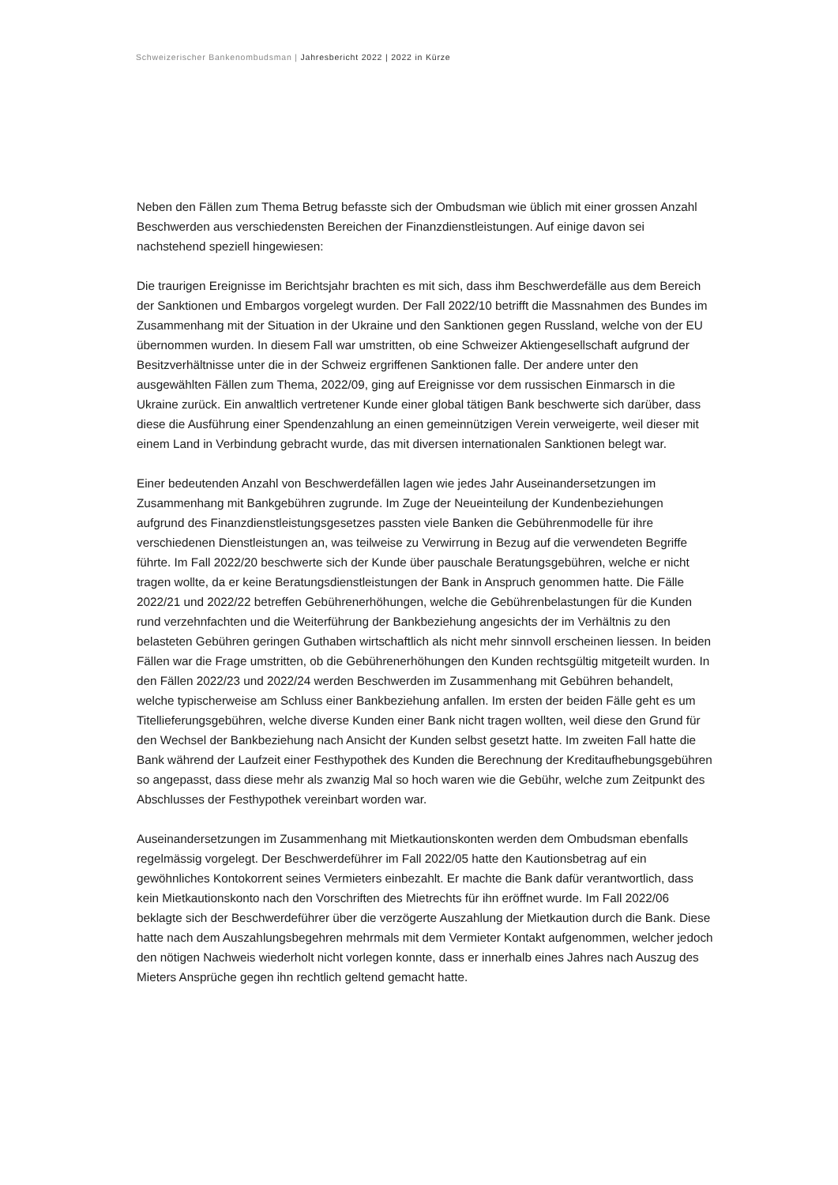Schweizerischer Bankenombudsman | Jahresbericht 2022 | 2022 in Kürze
Neben den Fällen zum Thema Betrug befasste sich der Ombudsman wie üblich mit einer grossen Anzahl Beschwerden aus verschiedensten Bereichen der Finanzdienstleistungen. Auf einige davon sei nachstehend speziell hingewiesen:
Die traurigen Ereignisse im Berichtsjahr brachten es mit sich, dass ihm Beschwerdefälle aus dem Bereich der Sanktionen und Embargos vorgelegt wurden. Der Fall 2022/10 betrifft die Massnahmen des Bundes im Zusammenhang mit der Situation in der Ukraine und den Sanktionen gegen Russland, welche von der EU übernommen wurden. In diesem Fall war umstritten, ob eine Schweizer Aktiengesellschaft aufgrund der Besitzverhältnisse unter die in der Schweiz ergriffenen Sanktionen falle. Der andere unter den ausgewählten Fällen zum Thema, 2022/09, ging auf Ereignisse vor dem russischen Einmarsch in die Ukraine zurück. Ein anwaltlich vertretener Kunde einer global tätigen Bank beschwerte sich darüber, dass diese die Ausführung einer Spendenzahlung an einen gemeinnützigen Verein verweigerte, weil dieser mit einem Land in Verbindung gebracht wurde, das mit diversen internationalen Sanktionen belegt war.
Einer bedeutenden Anzahl von Beschwerdefällen lagen wie jedes Jahr Auseinandersetzungen im Zusammenhang mit Bankgebühren zugrunde. Im Zuge der Neueinteilung der Kundenbeziehungen aufgrund des Finanzdienstleistungsgesetzes passten viele Banken die Gebührenmodelle für ihre verschiedenen Dienstleistungen an, was teilweise zu Verwirrung in Bezug auf die verwendeten Begriffe führte. Im Fall 2022/20 beschwerte sich der Kunde über pauschale Beratungsgebühren, welche er nicht tragen wollte, da er keine Beratungsdienstleistungen der Bank in Anspruch genommen hatte. Die Fälle 2022/21 und 2022/22 betreffen Gebührenerhöhungen, welche die Gebührenbelastungen für die Kunden rund verzehnfachten und die Weiterführung der Bankbeziehung angesichts der im Verhältnis zu den belasteten Gebühren geringen Guthaben wirtschaftlich als nicht mehr sinnvoll erscheinen liessen. In beiden Fällen war die Frage umstritten, ob die Gebührenerhöhungen den Kunden rechtsgültig mitgeteilt wurden. In den Fällen 2022/23 und 2022/24 werden Beschwerden im Zusammenhang mit Gebühren behandelt, welche typischerweise am Schluss einer Bankbeziehung anfallen. Im ersten der beiden Fälle geht es um Titellieferungsgebühren, welche diverse Kunden einer Bank nicht tragen wollten, weil diese den Grund für den Wechsel der Bankbeziehung nach Ansicht der Kunden selbst gesetzt hatte. Im zweiten Fall hatte die Bank während der Laufzeit einer Festhypothek des Kunden die Berechnung der Kreditaufhebungsgebühren so angepasst, dass diese mehr als zwanzig Mal so hoch waren wie die Gebühr, welche zum Zeitpunkt des Abschlusses der Festhypothek vereinbart worden war.
Auseinandersetzungen im Zusammenhang mit Mietkautionskonten werden dem Ombudsman ebenfalls regelmässig vorgelegt. Der Beschwerdeführer im Fall 2022/05 hatte den Kautionsbetrag auf ein gewöhnliches Kontokorrent seines Vermieters einbezahlt. Er machte die Bank dafür verantwortlich, dass kein Mietkautionskonto nach den Vorschriften des Mietrechts für ihn eröffnet wurde. Im Fall 2022/06 beklagte sich der Beschwerdeführer über die verzögerte Auszahlung der Mietkaution durch die Bank. Diese hatte nach dem Auszahlungsbegehren mehrmals mit dem Vermieter Kontakt aufgenommen, welcher jedoch den nötigen Nachweis wiederholt nicht vorlegen konnte, dass er innerhalb eines Jahres nach Auszug des Mieters Ansprüche gegen ihn rechtlich geltend gemacht hatte.